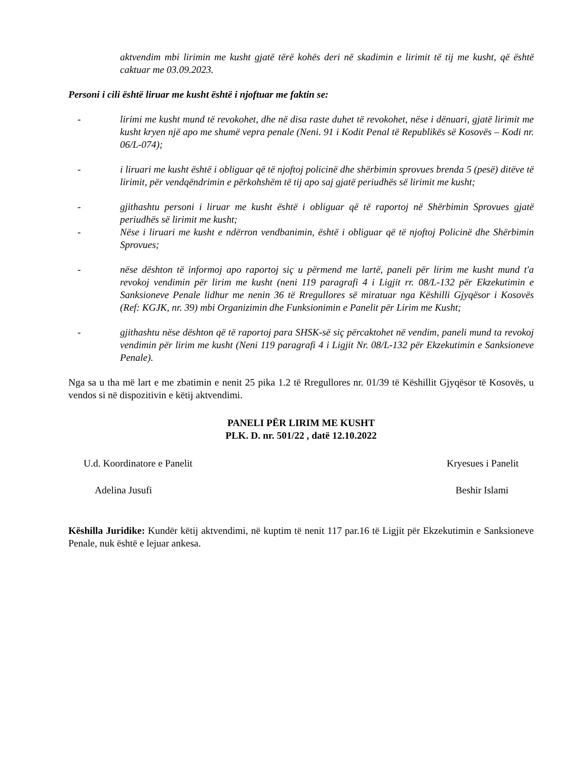aktvendim mbi lirimin me kusht gjatë tërë kohës deri në skadimin e lirimit të tij me kusht, që është caktuar me 03.09.2023.
Personi i cili është liruar me kusht është i njoftuar me faktin se:
- lirimi me kusht mund të revokohet, dhe në disa raste duhet të revokohet, nëse i dënuari, gjatë lirimit me kusht kryen një apo me shumë vepra penale (Neni. 91 i Kodit Penal të Republikës së Kosovës – Kodi nr. 06/L-074);
- i liruari me kusht është i obliguar që të njoftoj policinë dhe shërbimin sprovues brenda 5 (pesë) ditëve të lirimit, për vendqëndrimin e përkohshëm të tij apo saj gjatë periudhës së lirimit me kusht;
- gjithashtu personi i liruar me kusht është i obliguar që të raportoj në Shërbimin Sprovues gjatë periudhës së lirimit me kusht;
- Nëse i liruari me kusht e ndërron vendbanimin, është i obliguar që të njoftoj Policinë dhe Shërbimin Sprovues;
- nëse dështon të informoj apo raportoj siç u përmend me lartë, paneli për lirim me kusht mund t'a revokoj vendimin për lirim me kusht (neni 119 paragrafi 4 i Ligjit rr. 08/L-132 për Ekzekutimin e Sanksioneve Penale lidhur me nenin 36 të Rregullores së miratuar nga Këshilli Gjyqësor i Kosovës (Ref: KGJK, nr. 39) mbi Organizimin dhe Funksionimin e Panelit për Lirim me Kusht;
- gjithashtu nëse dështon që të raportoj para SHSK-së siç përcaktohet në vendim, paneli mund ta revokoj vendimin për lirim me kusht (Neni 119 paragrafi 4 i Ligjit Nr. 08/L-132 për Ekzekutimin e Sanksioneve Penale).
Nga sa u tha më lart e me zbatimin e nenit 25 pika 1.2 të Rregullores nr. 01/39 të Këshillit Gjyqësor të Kosovës, u vendos si në dispozitivin e këtij aktvendimi.
PANELI PËR LIRIM ME KUSHT
PLK. D. nr. 501/22 , datë 12.10.2022
U.d. Koordinatore e Panelit Kryesues i Panelit
Adelina Jusufi Beshir Islami
Këshilla Juridike: Kundër këtij aktvendimi, në kuptim të nenit 117 par.16 të Ligjit për Ekzekutimin e Sanksioneve Penale, nuk është e lejuar ankesa.